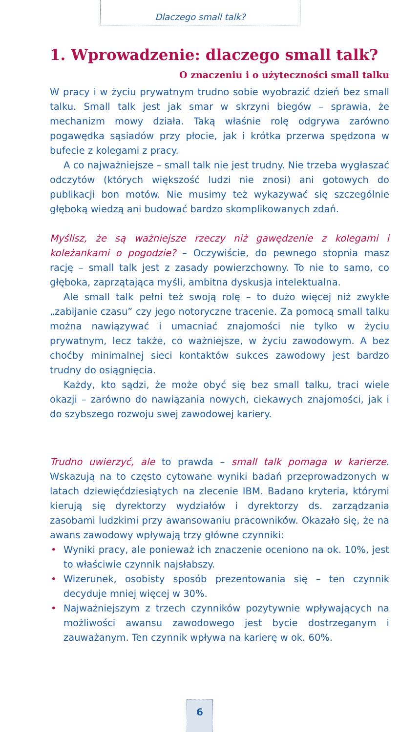Dlaczego small talk?
1. Wprowadzenie: dlaczego small talk?
O znaczeniu i o użyteczności small talku
W pracy i w życiu prywatnym trudno sobie wyobrazić dzień bez small talku. Small talk jest jak smar w skrzyni biegów – sprawia, że mechanizm mowy działa. Taką właśnie rolę odgrywa zarówno pogawędka sąsiadów przy płocie, jak i krótka przerwa spędzona w bufecie z kolegami z pracy.
A co najważniejsze – small talk nie jest trudny. Nie trzeba wygłaszać odczytów (których większość ludzi nie znosi) ani gotowych do publikacji bon motów. Nie musimy też wykazywać się szczególnie głęboką wiedzą ani budować bardzo skomplikowanych zdań.
Myślisz, że są ważniejsze rzeczy niż gawędzenie z kolegami i koleżankami o pogodzie? – Oczywiście, do pewnego stopnia masz rację – small talk jest z zasady powierzchowny. To nie to samo, co głęboka, zaprzątająca myśli, ambitna dyskusja intelektualna.
Ale small talk pełni też swoją rolę – to dużo więcej niż zwykłe „zabijanie czasu” czy jego notoryczne tracenie. Za pomocą small talku można nawiązywać i umacniać znajomości nie tylko w życiu prywatnym, lecz także, co ważniejsze, w życiu zawodowym. A bez choćby minimalnej sieci kontaktów sukces zawodowy jest bardzo trudny do osiągnięcia.
Każdy, kto sądzi, że może obyć się bez small talku, traci wiele okazji – zarówno do nawiązania nowych, ciekawych znajomości, jak i do szybszego rozwoju swej zawodowej kariery.
Trudno uwierzyć, ale to prawda – small talk pomaga w karierze. Wskazują na to często cytowane wyniki badań przeprowadzonych w latach dziewięćdziesiątych na zlecenie IBM. Badano kryteria, którymi kierują się dyrektorzy wydziałów i dyrektorzy ds. zarządzania zasobami ludzkimi przy awansowaniu pracowników. Okazało się, że na awans zawodowy wpływają trzy główne czynniki:
• Wyniki pracy, ale ponieważ ich znaczenie oceniono na ok. 10%, jest to właściwie czynnik najsłabszy.
• Wizerunek, osobisty sposób prezentowania się – ten czynnik decyduje mniej więcej w 30%.
• Najważniejszym z trzech czynników pozytywnie wpływających na możliwości awansu zawodowego jest bycie dostrzeganym i zauważanym. Ten czynnik wpływa na karierę w ok. 60%.
6